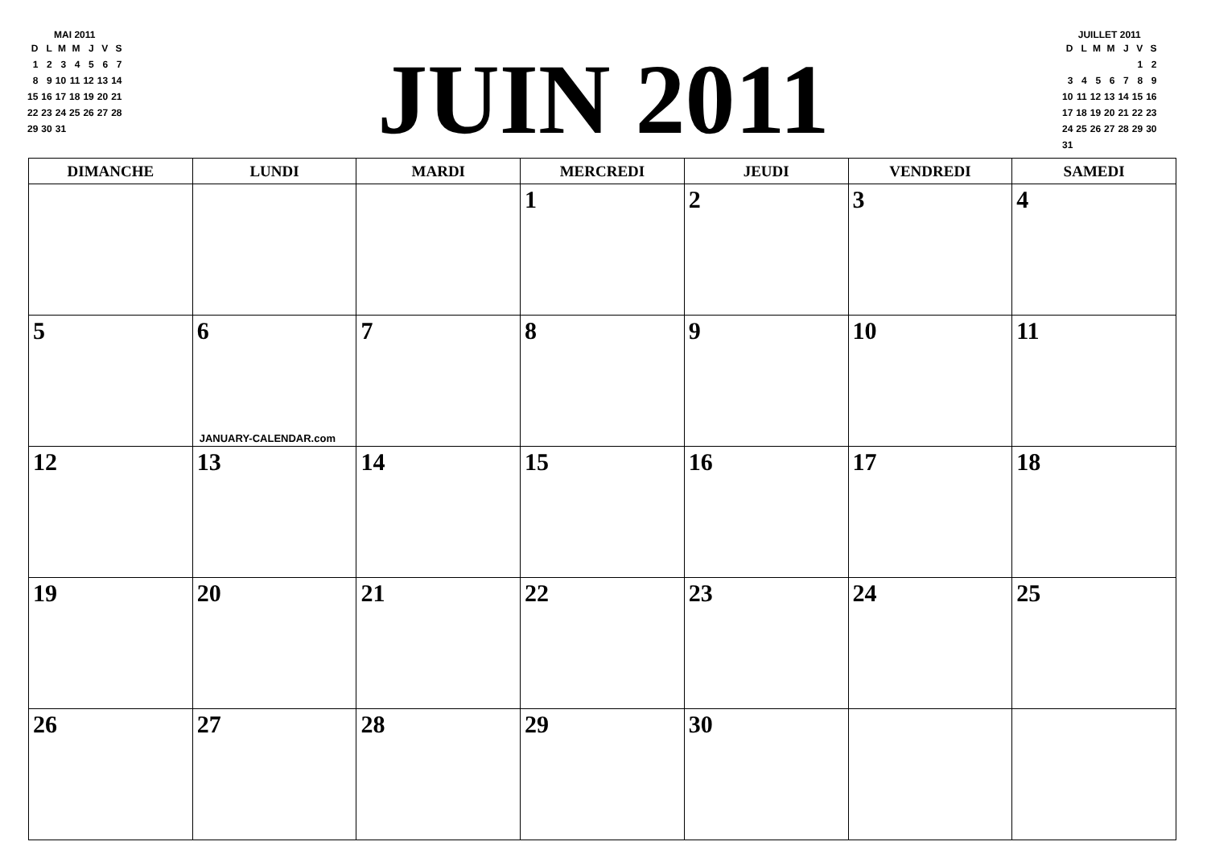MAI 2011
| D | L | M | M | J | V | S |
| 1 | 2 | 3 | 4 | 5 | 6 | 7 |
| 8 | 9 | 10 | 11 | 12 | 13 | 14 |
| 15 | 16 | 17 | 18 | 19 | 20 | 21 |
| 22 | 23 | 24 | 25 | 26 | 27 | 28 |
| 29 | 30 | 31 | | | | |
JUIN 2011
JUILLET 2011
| D | L | M | M | J | V | S |
| | | | | | 1 | 2 |
| 3 | 4 | 5 | 6 | 7 | 8 | 9 |
| 10 | 11 | 12 | 13 | 14 | 15 | 16 |
| 17 | 18 | 19 | 20 | 21 | 22 | 23 |
| 24 | 25 | 26 | 27 | 28 | 29 | 30 |
| 31 | | | | | | |
| DIMANCHE | LUNDI | MARDI | MERCREDI | JEUDI | VENDREDI | SAMEDI |
| --- | --- | --- | --- | --- | --- | --- |
| | | | 1 | 2 | 3 | 4 |
| 5 | 6 JANUARY-CALENDAR.com | 7 | 8 | 9 | 10 | 11 |
| 12 | 13 | 14 | 15 | 16 | 17 | 18 |
| 19 | 20 | 21 | 22 | 23 | 24 | 25 |
| 26 | 27 | 28 | 29 | 30 | | |